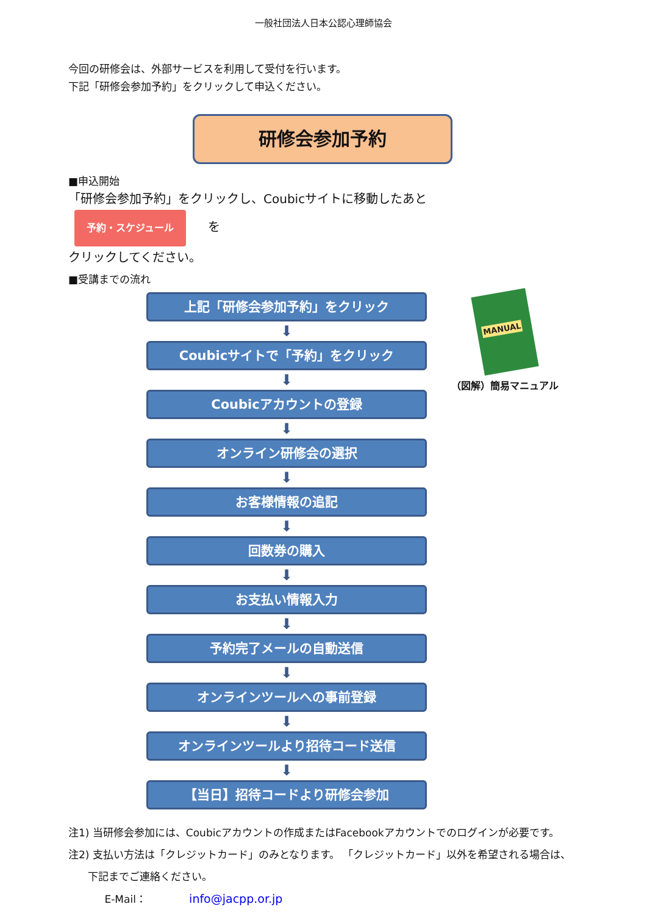一般社団法人日本公認心理師協会
今回の研修会は、外部サービスを利用して受付を行います。
下記「研修会参加予約」をクリックして申込ください。
研修会参加予約
■申込開始
「研修会参加予約」をクリックし、Coubicサイトに移動したあと 予約・スケジュール を
クリックしてください。
■受講までの流れ
上記「研修会参加予約」をクリック
⬇
Coubicサイトで「予約」をクリック
⬇
Coubicアカウントの登録
⬇
オンライン研修会の選択
⬇
お客様情報の追記
⬇
回数券の購入
⬇
お支払い情報入力
⬇
予約完了メールの自動送信
⬇
オンラインツールへの事前登録
⬇
オンラインツールより招待コード送信
⬇
【当日】招待コードより研修会参加
MANUAL
（図解）簡易マニュアル
注1) 当研修会参加には、Coubicアカウントの作成またはFacebookアカウントでのログインが必要です。
注2) 支払い方法は「クレジットカード」のみとなります。 「クレジットカード」以外を希望される場合は、
下記までご連絡ください。
E-Mail： info@jacpp.or.jp